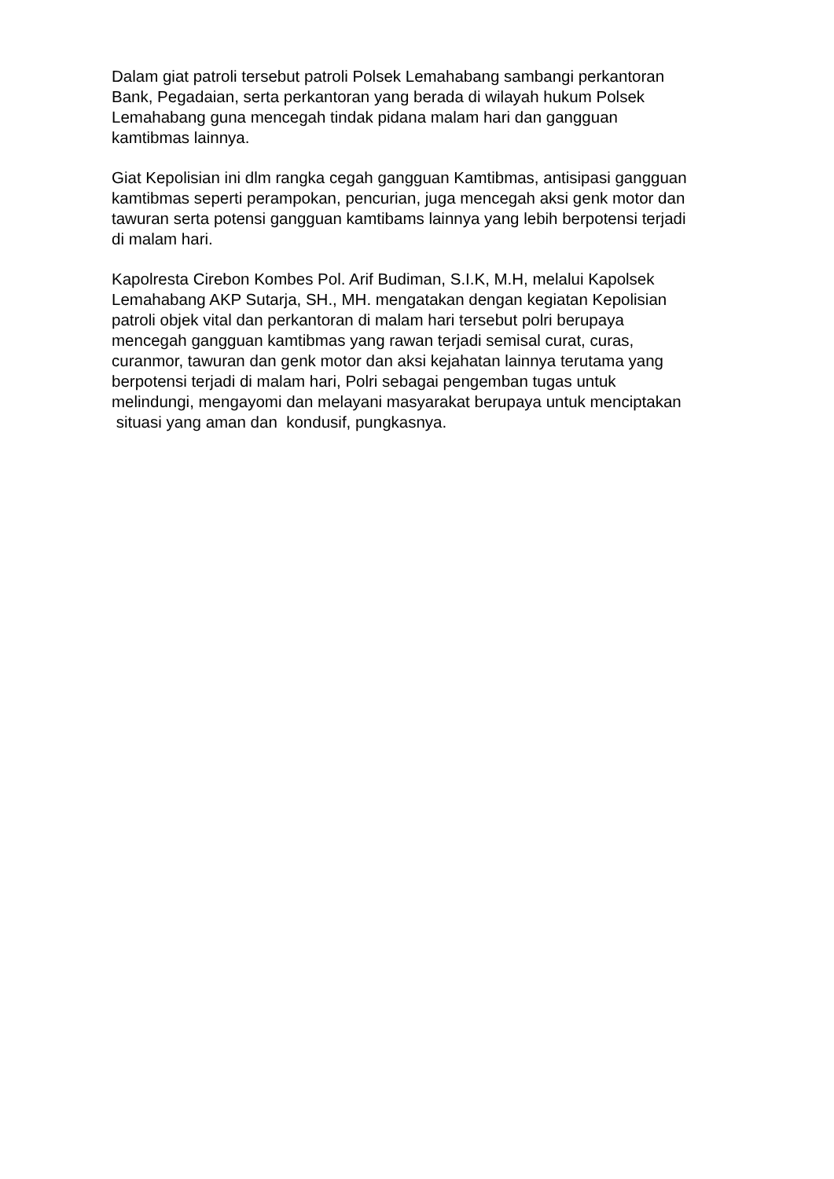Dalam giat patroli tersebut patroli Polsek Lemahabang sambangi perkantoran Bank, Pegadaian, serta perkantoran yang berada di wilayah hukum Polsek Lemahabang guna mencegah tindak pidana malam hari dan gangguan kamtibmas lainnya.
Giat Kepolisian ini dlm rangka cegah gangguan Kamtibmas, antisipasi gangguan kamtibmas seperti perampokan, pencurian, juga mencegah aksi genk motor dan tawuran serta potensi gangguan kamtibams lainnya yang lebih berpotensi terjadi di malam hari.
Kapolresta Cirebon Kombes Pol. Arif Budiman, S.I.K, M.H, melalui Kapolsek Lemahabang AKP Sutarja, SH., MH. mengatakan dengan kegiatan Kepolisian patroli objek vital dan perkantoran di malam hari tersebut polri berupaya mencegah gangguan kamtibmas yang rawan terjadi semisal curat, curas, curanmor, tawuran dan genk motor dan aksi kejahatan lainnya terutama yang berpotensi terjadi di malam hari, Polri sebagai pengemban tugas untuk melindungi, mengayomi dan melayani masyarakat berupaya untuk menciptakan situasi yang aman dan kondusif, pungkasnya.